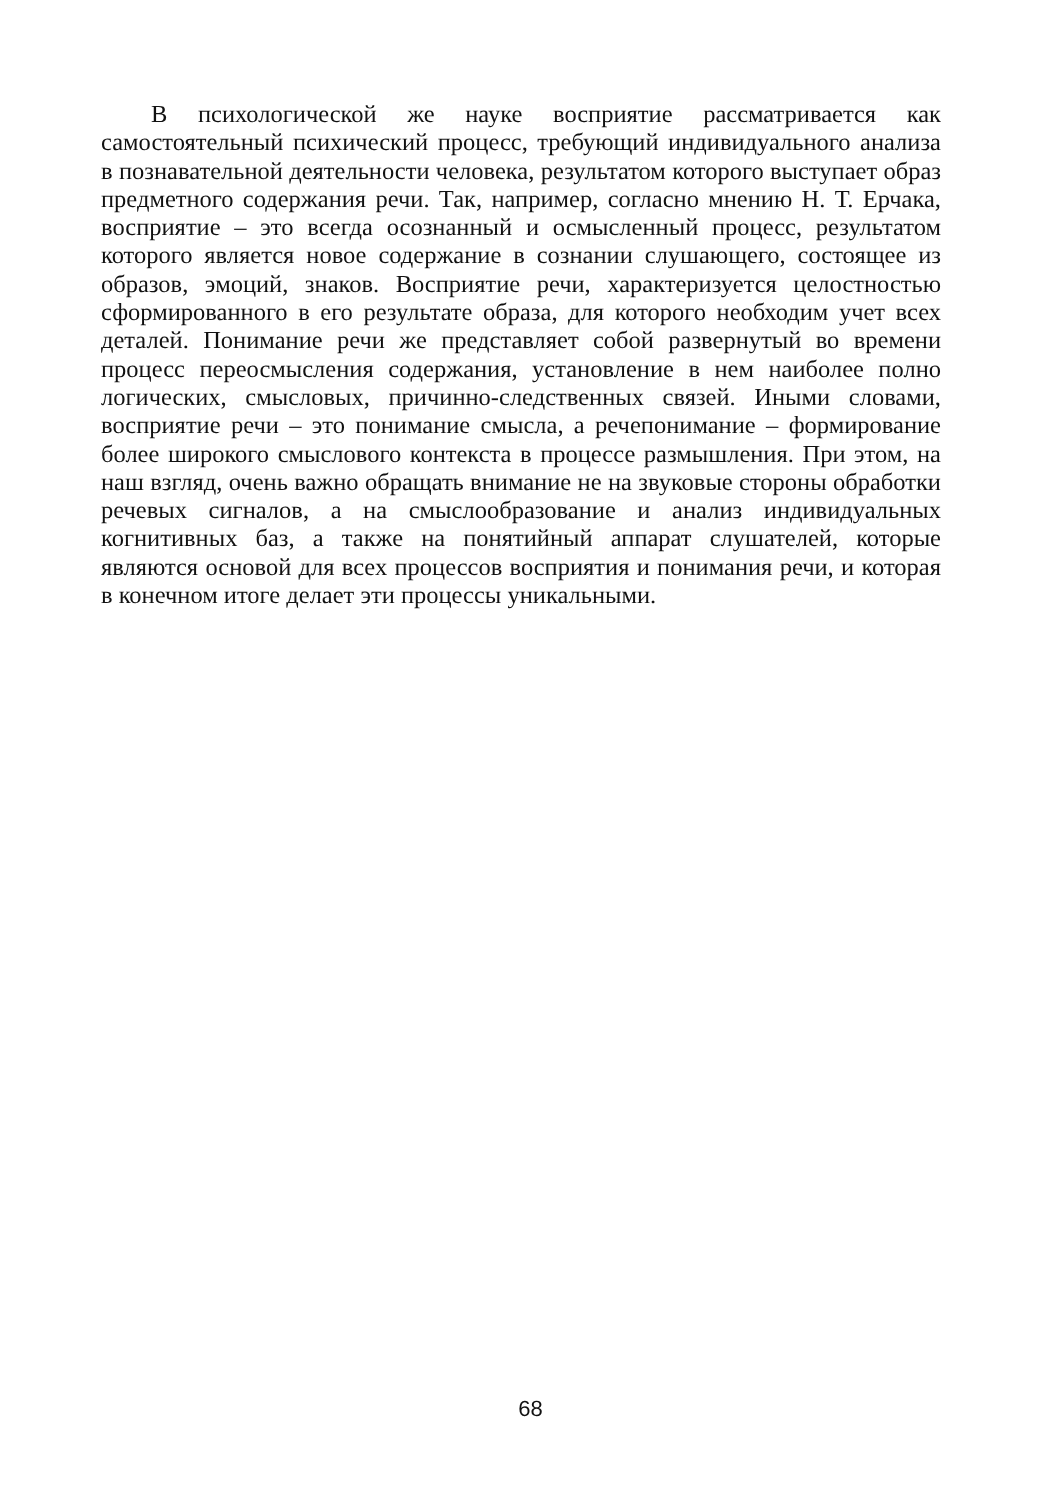В психологической же науке восприятие рассматривается как самостоятельный психический процесс, требующий индивидуального анализа в познавательной деятельности человека, результатом которого выступает образ предметного содержания речи. Так, например, согласно мнению Н. Т. Ерчака, восприятие – это всегда осознанный и осмысленный процесс, результатом которого является новое содержание в сознании слушающего, состоящее из образов, эмоций, знаков. Восприятие речи, характеризуется целостностью сформированного в его результате образа, для которого необходим учет всех деталей. Понимание речи же представляет собой развернутый во времени процесс переосмысления содержания, установление в нем наиболее полно логических, смысловых, причинно-следственных связей. Иными словами, восприятие речи – это понимание смысла, а речепонимание – формирование более широкого смыслового контекста в процессе размышления. При этом, на наш взгляд, очень важно обращать внимание не на звуковые стороны обработки речевых сигналов, а на смыслообразование и анализ индивидуальных когнитивных баз, а также на понятийный аппарат слушателей, которые являются основой для всех процессов восприятия и понимания речи, и которая в конечном итоге делает эти процессы уникальными.
68